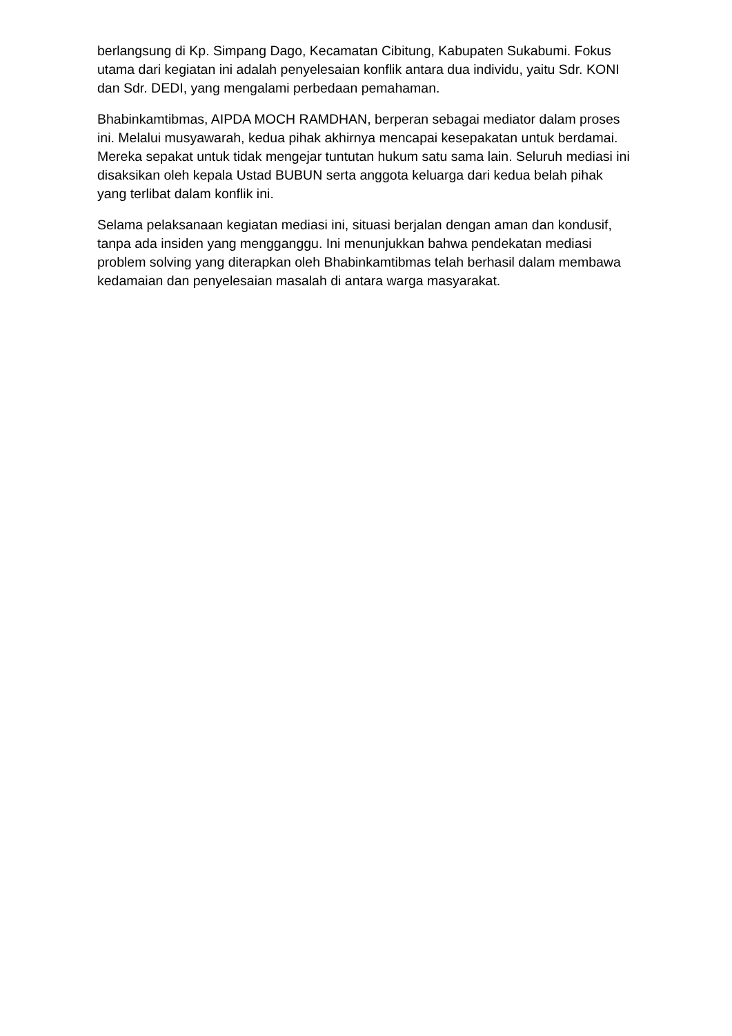berlangsung di Kp. Simpang Dago, Kecamatan Cibitung, Kabupaten Sukabumi. Fokus utama dari kegiatan ini adalah penyelesaian konflik antara dua individu, yaitu Sdr. KONI dan Sdr. DEDI, yang mengalami perbedaan pemahaman.
Bhabinkamtibmas, AIPDA MOCH RAMDHAN, berperan sebagai mediator dalam proses ini. Melalui musyawarah, kedua pihak akhirnya mencapai kesepakatan untuk berdamai. Mereka sepakat untuk tidak mengejar tuntutan hukum satu sama lain. Seluruh mediasi ini disaksikan oleh kepala Ustad BUBUN serta anggota keluarga dari kedua belah pihak yang terlibat dalam konflik ini.
Selama pelaksanaan kegiatan mediasi ini, situasi berjalan dengan aman dan kondusif, tanpa ada insiden yang mengganggu. Ini menunjukkan bahwa pendekatan mediasi problem solving yang diterapkan oleh Bhabinkamtibmas telah berhasil dalam membawa kedamaian dan penyelesaian masalah di antara warga masyarakat.